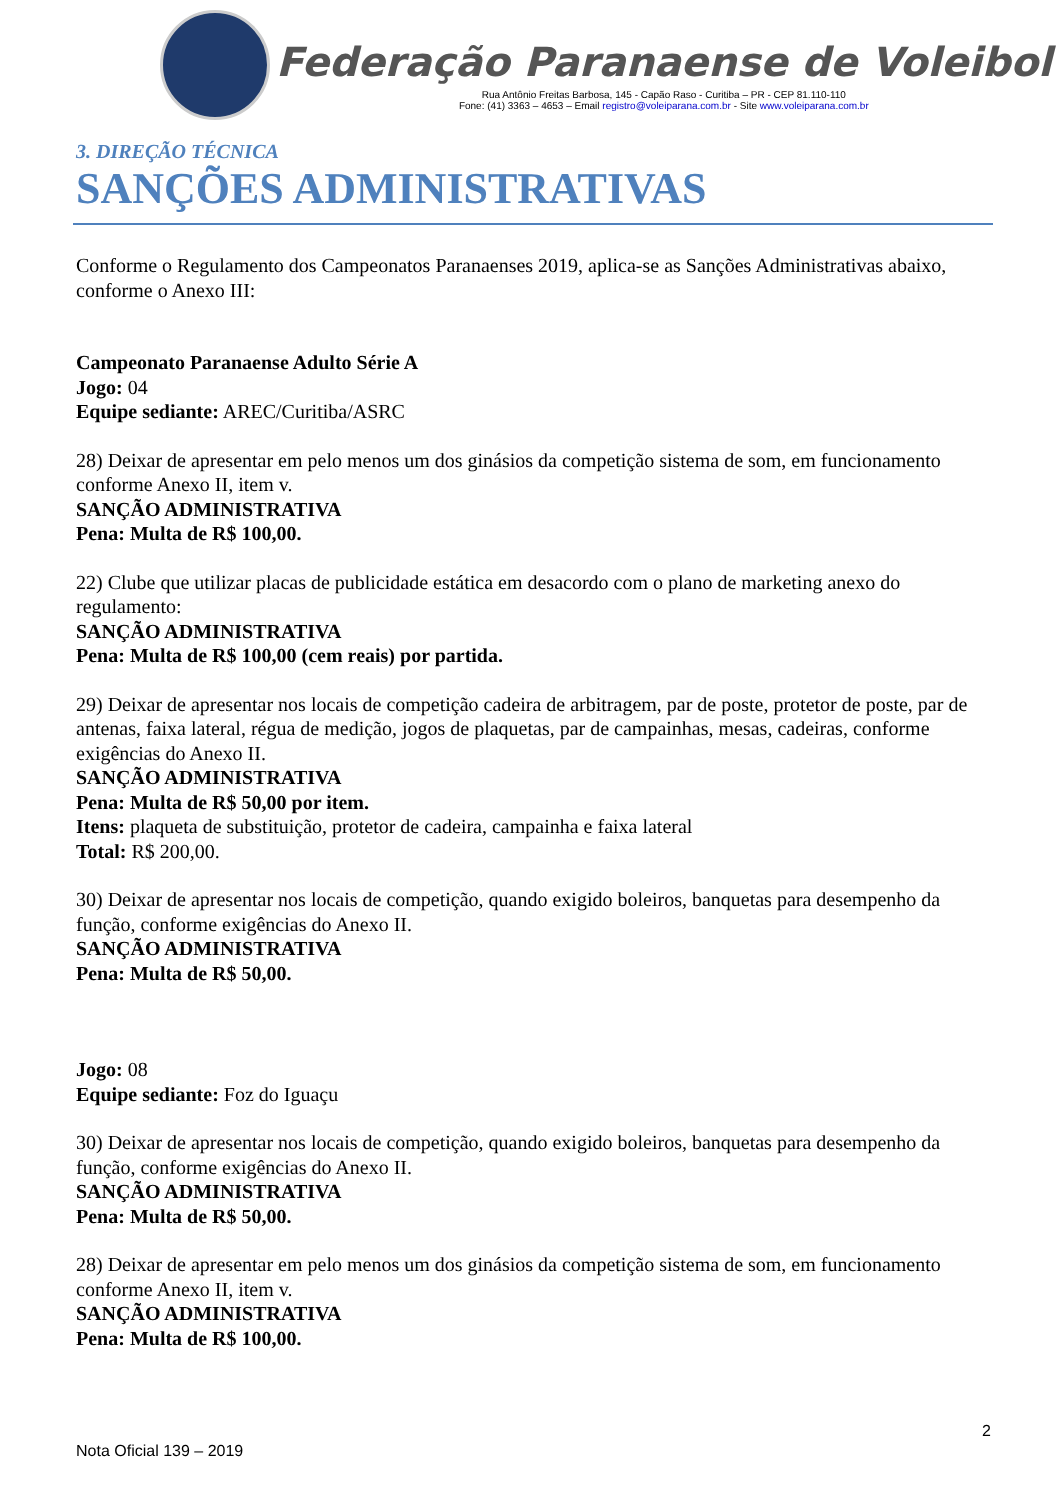Federação Paranaense de Voleibol
Rua Antônio Freitas Barbosa, 145 - Capão Raso - Curitiba – PR - CEP 81.110-110
Fone: (41) 3363 – 4653 – Email registro@voleiparana.com.br - Site www.voleiparana.com.br
3. DIREÇÃO TÉCNICA
SANÇÕES ADMINISTRATIVAS
Conforme o Regulamento dos Campeonatos Paranaenses 2019, aplica-se as Sanções Administrativas abaixo, conforme o Anexo III:
Campeonato Paranaense Adulto Série A
Jogo: 04
Equipe sediante: AREC/Curitiba/ASRC
28) Deixar de apresentar em pelo menos um dos ginásios da competição sistema de som, em funcionamento conforme Anexo II, item v.
SANÇÃO ADMINISTRATIVA
Pena: Multa de R$ 100,00.
22) Clube que utilizar placas de publicidade estática em desacordo com o plano de marketing anexo do regulamento:
SANÇÃO ADMINISTRATIVA
Pena: Multa de R$ 100,00 (cem reais) por partida.
29) Deixar de apresentar nos locais de competição cadeira de arbitragem, par de poste, protetor de poste, par de antenas, faixa lateral, régua de medição, jogos de plaquetas, par de campainhas, mesas, cadeiras, conforme exigências do Anexo II.
SANÇÃO ADMINISTRATIVA
Pena: Multa de R$ 50,00 por item.
Itens: plaqueta de substituição, protetor de cadeira, campainha e faixa lateral
Total: R$ 200,00.
30) Deixar de apresentar nos locais de competição, quando exigido boleiros, banquetas para desempenho da função, conforme exigências do Anexo II.
SANÇÃO ADMINISTRATIVA
Pena: Multa de R$ 50,00.
Jogo: 08
Equipe sediante: Foz do Iguaçu
30) Deixar de apresentar nos locais de competição, quando exigido boleiros, banquetas para desempenho da função, conforme exigências do Anexo II.
SANÇÃO ADMINISTRATIVA
Pena: Multa de R$ 50,00.
28) Deixar de apresentar em pelo menos um dos ginásios da competição sistema de som, em funcionamento conforme Anexo II, item v.
SANÇÃO ADMINISTRATIVA
Pena: Multa de R$ 100,00.
2
Nota Oficial 139 – 2019